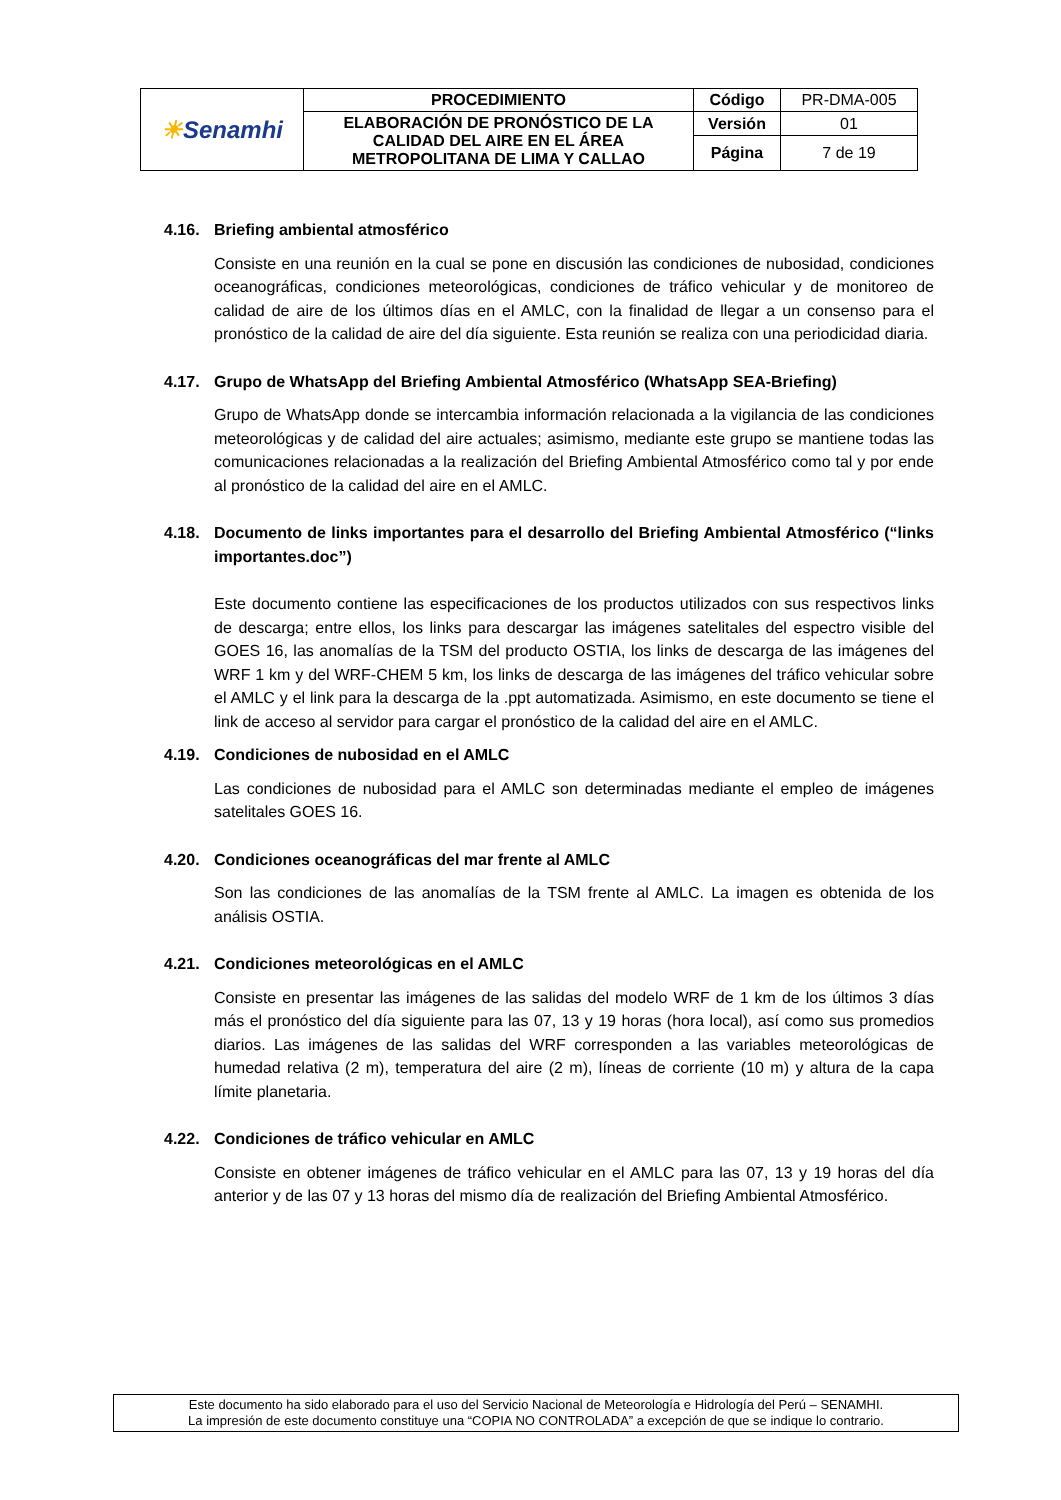| ☀ Senamhi | PROCEDIMIENTO | Código | PR-DMA-005 |
| | ELABORACIÓN DE PRONÓSTICO DE LA CALIDAD DEL AIRE EN EL ÁREA METROPOLITANA DE LIMA Y CALLAO | Versión | 01 |
| | | Página | 7 de 19 |
4.16. Briefing ambiental atmosférico
Consiste en una reunión en la cual se pone en discusión las condiciones de nubosidad, condiciones oceanográficas, condiciones meteorológicas, condiciones de tráfico vehicular y de monitoreo de calidad de aire de los últimos días en el AMLC, con la finalidad de llegar a un consenso para el pronóstico de la calidad de aire del día siguiente. Esta reunión se realiza con una periodicidad diaria.
4.17. Grupo de WhatsApp del Briefing Ambiental Atmosférico (WhatsApp SEA-Briefing)
Grupo de WhatsApp donde se intercambia información relacionada a la vigilancia de las condiciones meteorológicas y de calidad del aire actuales; asimismo, mediante este grupo se mantiene todas las comunicaciones relacionadas a la realización del Briefing Ambiental Atmosférico como tal y por ende al pronóstico de la calidad del aire en el AMLC.
4.18. Documento de links importantes para el desarrollo del Briefing Ambiental Atmosférico (“links importantes.doc”)
Este documento contiene las especificaciones de los productos utilizados con sus respectivos links de descarga; entre ellos, los links para descargar las imágenes satelitales del espectro visible del GOES 16, las anomalías de la TSM del producto OSTIA, los links de descarga de las imágenes del WRF 1 km y del WRF-CHEM 5 km, los links de descarga de las imágenes del tráfico vehicular sobre el AMLC y el link para la descarga de la .ppt automatizada. Asimismo, en este documento se tiene el link de acceso al servidor para cargar el pronóstico de la calidad del aire en el AMLC.
4.19. Condiciones de nubosidad en el AMLC
Las condiciones de nubosidad para el AMLC son determinadas mediante el empleo de imágenes satelitales GOES 16.
4.20. Condiciones oceanográficas del mar frente al AMLC
Son las condiciones de las anomalías de la TSM frente al AMLC. La imagen es obtenida de los análisis OSTIA.
4.21. Condiciones meteorológicas en el AMLC
Consiste en presentar las imágenes de las salidas del modelo WRF de 1 km de los últimos 3 días más el pronóstico del día siguiente para las 07, 13 y 19 horas (hora local), así como sus promedios diarios. Las imágenes de las salidas del WRF corresponden a las variables meteorológicas de humedad relativa (2 m), temperatura del aire (2 m), líneas de corriente (10 m) y altura de la capa límite planetaria.
4.22. Condiciones de tráfico vehicular en AMLC
Consiste en obtener imágenes de tráfico vehicular en el AMLC para las 07, 13 y 19 horas del día anterior y de las 07 y 13 horas del mismo día de realización del Briefing Ambiental Atmosférico.
Este documento ha sido elaborado para el uso del Servicio Nacional de Meteorología e Hidrología del Perú – SENAMHI.
La impresión de este documento constituye una “COPIA NO CONTROLADA” a excepción de que se indique lo contrario.